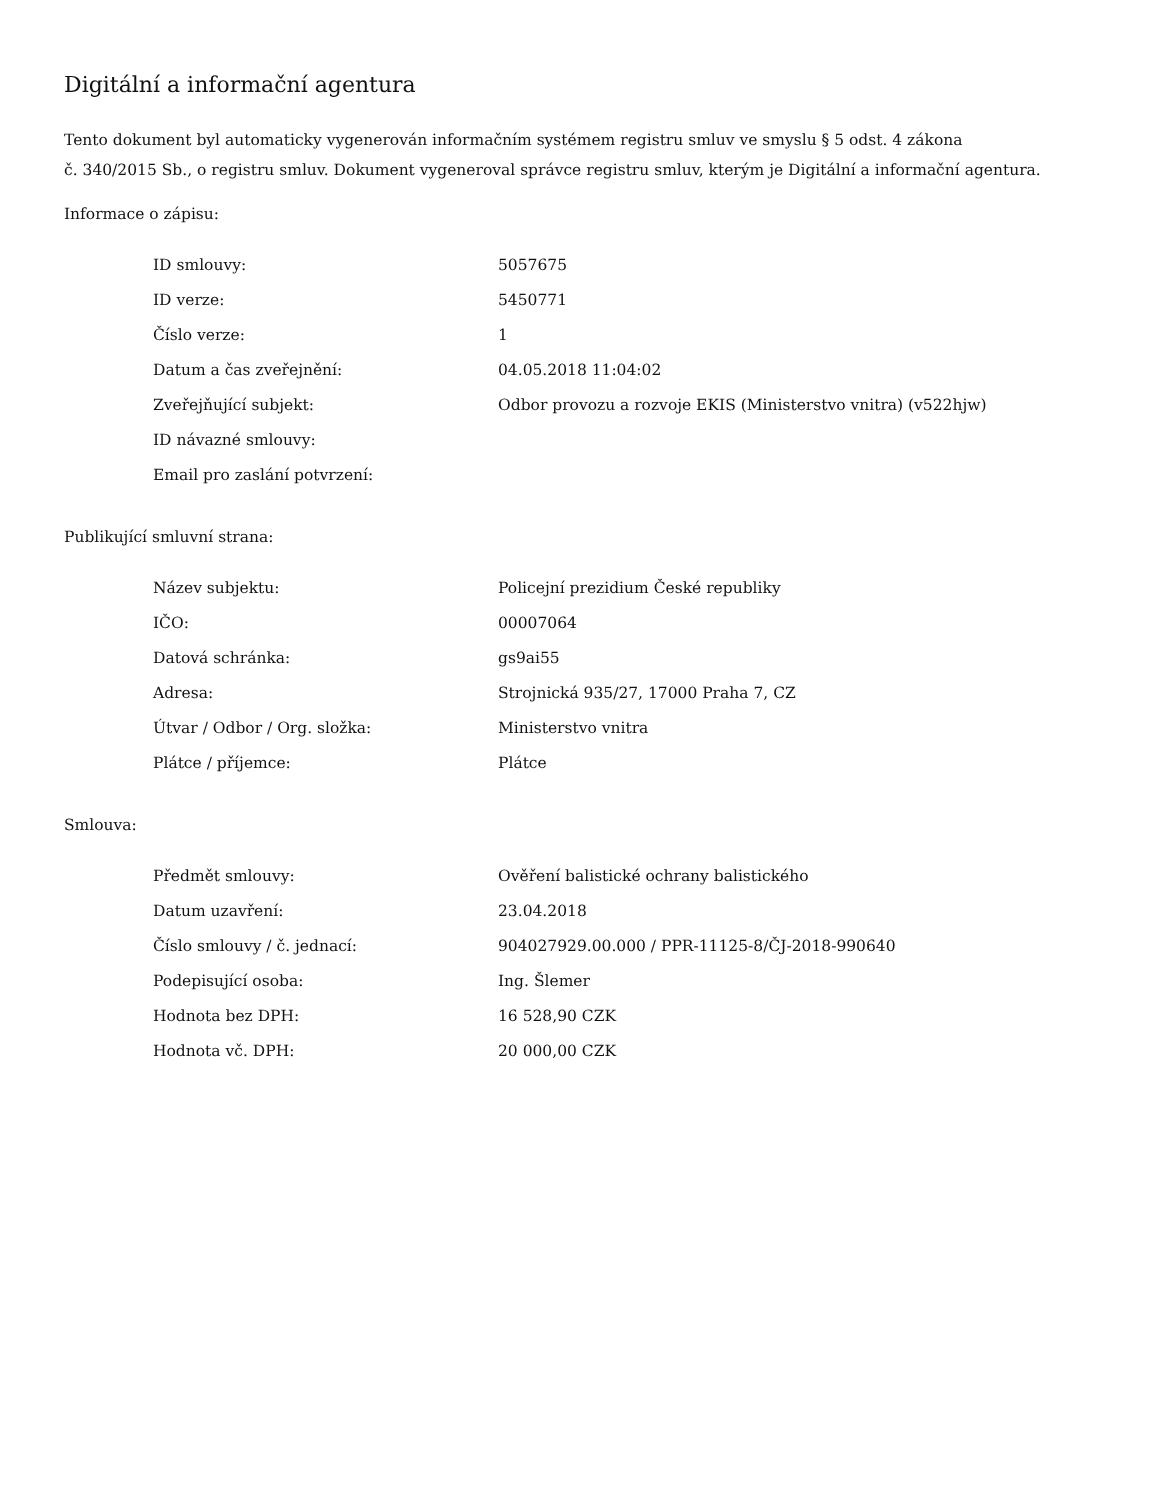Digitální a informační agentura
Tento dokument byl automaticky vygenerován informačním systémem registru smluv ve smyslu § 5 odst. 4 zákona
č. 340/2015 Sb., o registru smluv. Dokument vygeneroval správce registru smluv, kterým je Digitální a informační agentura.
Informace o zápisu:
| ID smlouvy: | 5057675 |
| ID verze: | 5450771 |
| Číslo verze: | 1 |
| Datum a čas zveřejnění: | 04.05.2018 11:04:02 |
| Zveřejňující subjekt: | Odbor provozu a rozvoje EKIS (Ministerstvo vnitra) (v522hjw) |
| ID návazné smlouvy: | |
| Email pro zaslání potvrzení: | |
Publikující smluvní strana:
| Název subjektu: | Policejní prezidium České republiky |
| IČO: | 00007064 |
| Datová schránka: | gs9ai55 |
| Adresa: | Strojnická 935/27, 17000 Praha 7, CZ |
| Útvar / Odbor / Org. složka: | Ministerstvo vnitra |
| Plátce / příjemce: | Plátce |
Smlouva:
| Předmět smlouvy: | Ověření balistické ochrany balistického |
| Datum uzavření: | 23.04.2018 |
| Číslo smlouvy / č. jednací: | 904027929.00.000 / PPR-11125-8/ČJ-2018-990640 |
| Podepisující osoba: | Ing. Šlemer |
| Hodnota bez DPH: | 16 528,90 CZK |
| Hodnota vč. DPH: | 20 000,00 CZK |